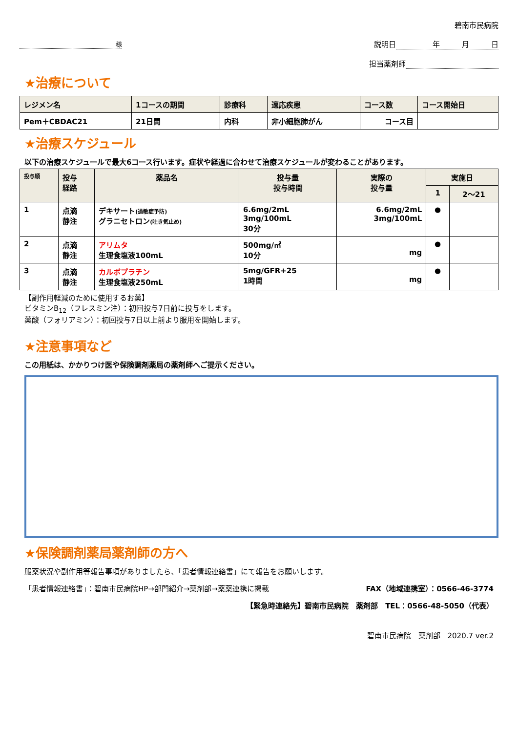様
碧南市民病院
説明日 年　　　月　　　日
担当薬剤師
★治療について
| レジメン名 | 1コースの期間 | 診療科 | 適応疾患 | コース数 | コース開始日 |
| --- | --- | --- | --- | --- | --- |
| Pem＋CBDAC21 | 21日間 | 内科 | 非小細胞肺がん | コース目 | |
★治療スケジュール
以下の治療スケジュールで最大6コース行います。症状や経過に合わせて治療スケジュールが変わることがあります。
| 投与順 | 投与 経路 | 薬品名 | 投与量 投与時間 | 実際の 投与量 | 実施日 | |
| --- | --- | --- | --- | --- | --- | --- |
| | | | | | 1 | 2～21 |
| 1 | 点滴 静注 | デキサート (過敏症予防) グラニセトロン (吐き気止め) | 6.6mg/2mL 3mg/100mL 30分 | 6.6mg/2mL 3mg/100mL | ● | |
| 2 | 点滴 静注 | アリムタ 生理食塩液100mL | 500mg/㎡ 10分 | mg | ● | |
| 3 | 点滴 静注 | カルボプラチン 生理食塩液250mL | 5mg/GFR+25 1時間 | mg | ● | |
【副作用軽減のために使用するお薬】
ビタミンB<sub>12</sub>（フレスミン注）：初回投与7日前に投与をします。
薬酸（フォリアミン）：初回投与7日以上前より服用を開始します。
★注意事項など
この用紙は、かかりつけ医や保険調剤薬局の薬剤師へご提示ください。
★保険調剤薬局薬剤師の方へ
服薬状況や副作用等報告事項がありましたら、「患者情報連絡書」にて報告をお願いします。
「患者情報連絡書」：碧南市民病院HP→部門紹介→薬剤部→薬薬連携に掲載 FAX（地域連携室）：0566-46-3774
【緊急時連絡先】碧南市民病院　薬剤部　TEL：0566-48-5050（代表）
碧南市民病院　薬剤部　2020.7 ver.2